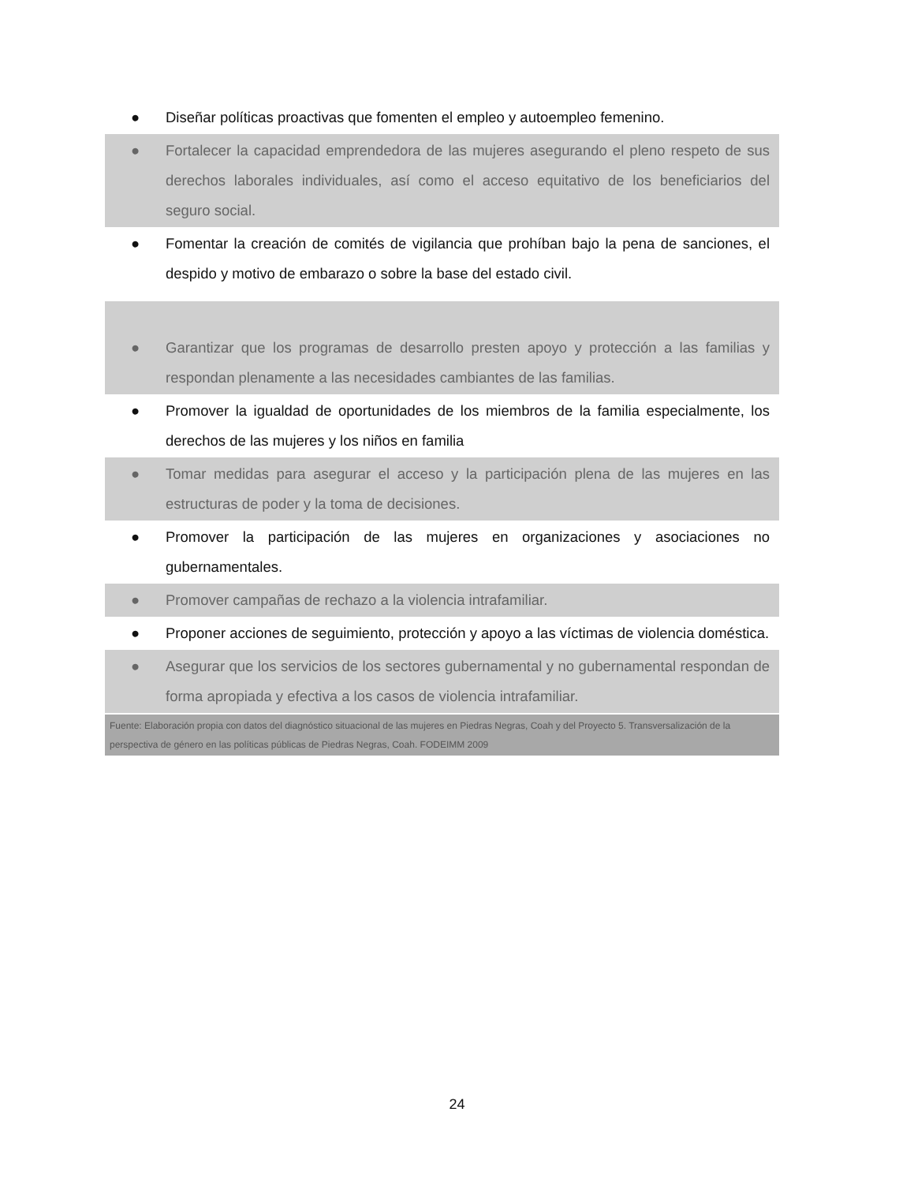● Diseñar políticas proactivas que fomenten el empleo y autoempleo femenino.
● Fortalecer la capacidad emprendedora de las mujeres asegurando el pleno respeto de sus derechos laborales individuales, así como el acceso equitativo de los beneficiarios del seguro social.
● Fomentar la creación de comités de vigilancia que prohíban bajo la pena de sanciones, el despido y motivo de embarazo o sobre la base del estado civil.
● Garantizar que los programas de desarrollo presten apoyo y protección a las familias y respondan plenamente a las necesidades cambiantes de las familias.
● Promover la igualdad de oportunidades de los miembros de la familia especialmente, los derechos de las mujeres y los niños en familia
● Tomar medidas para asegurar el acceso y la participación plena de las mujeres en las estructuras de poder y la toma de decisiones.
● Promover la participación de las mujeres en organizaciones y asociaciones no gubernamentales.
● Promover campañas de rechazo a la violencia intrafamiliar.
● Proponer acciones de seguimiento, protección y apoyo a las víctimas de violencia doméstica.
● Asegurar que los servicios de los sectores gubernamental y no gubernamental respondan de forma apropiada y efectiva a los casos de violencia intrafamiliar.
Fuente: Elaboración propia con datos del diagnóstico situacional de las mujeres en Piedras Negras, Coah y del Proyecto 5. Transversalización de la perspectiva de género en las políticas públicas de Piedras Negras, Coah. FODEIMM 2009
24